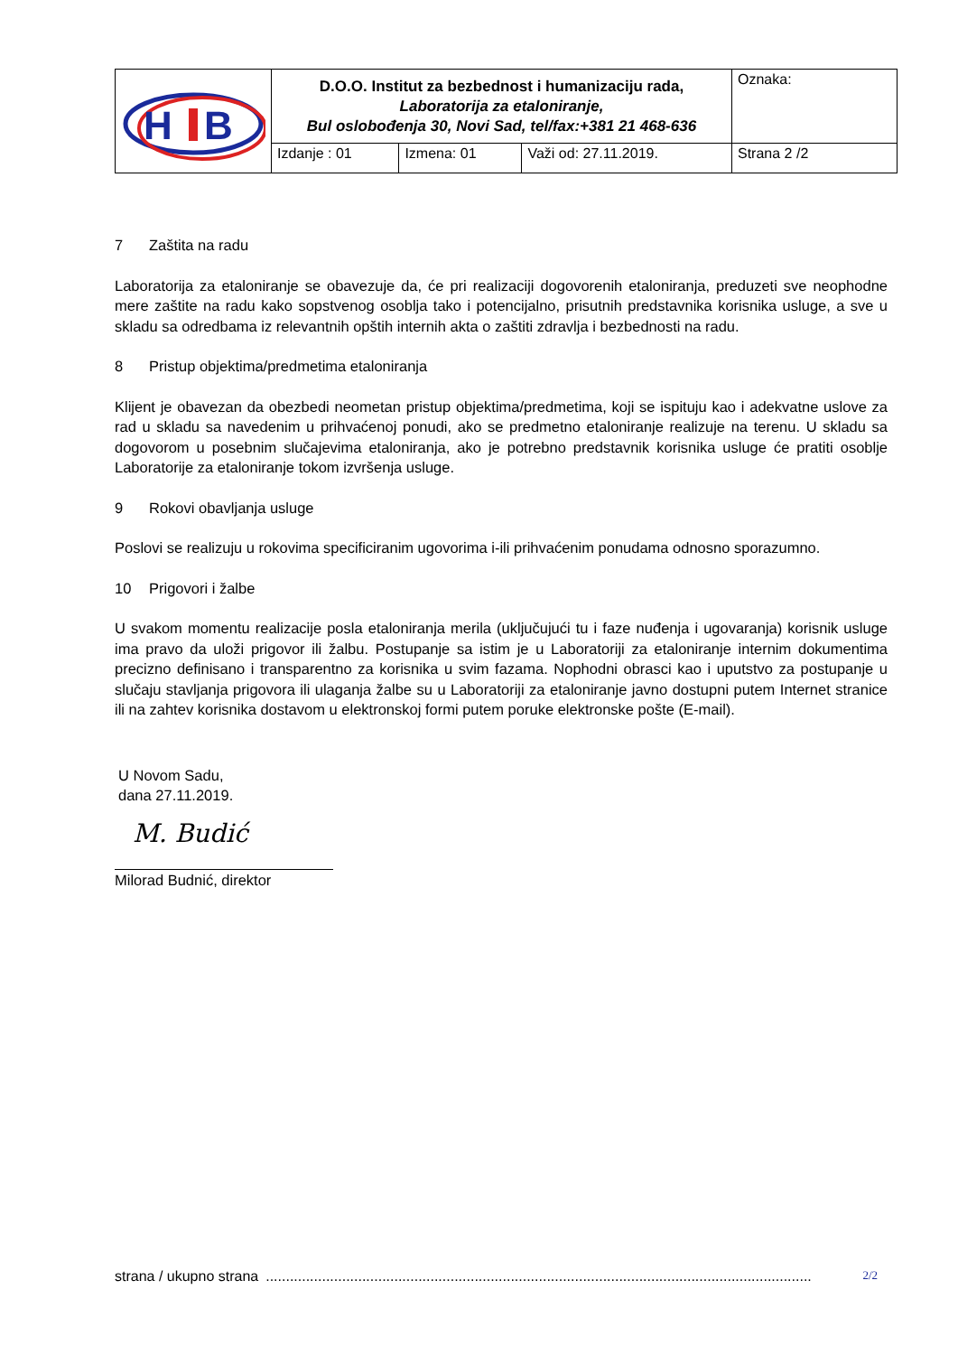| H B | D.O.O. Institut za bezbednost i humanizaciju rada, Laboratorija za etaloniranje, Bul oslobođenja 30, Novi Sad, tel/fax:+381 21 468-636 | | | Oznaka: |
| | Izdanje : 01 | Izmena: 01 | Važi od: 27.11.2019. | Strana 2 /2 |
7 Zaštita na radu
Laboratorija za etaloniranje se obavezuje da, će pri realizaciji dogovorenih etaloniranja, preduzeti sve neophodne mere zaštite na radu kako sopstvenog osoblja tako i potencijalno, prisutnih predstavnika korisnika usluge, a sve u skladu sa odredbama iz relevantnih opštih internih akta o zaštiti zdravlja i bezbednosti na radu.
8 Pristup objektima/predmetima etaloniranja
Klijent je obavezan da obezbedi neometan pristup objektima/predmetima, koji se ispituju kao i adekvatne uslove za rad u skladu sa navedenim u prihvaćenoj ponudi, ako se predmetno etaloniranje realizuje na terenu. U skladu sa dogovorom u posebnim slučajevima etaloniranja, ako je potrebno predstavnik korisnika usluge će pratiti osoblje Laboratorije za etaloniranje tokom izvršenja usluge.
9 Rokovi obavljanja usluge
Poslovi se realizuju u rokovima specificiranim ugovorima i-ili prihvaćenim ponudama odnosno sporazumno.
10 Prigovori i žalbe
U svakom momentu realizacije posla etaloniranja merila (uključujući tu i faze nuđenja i ugovaranja) korisnik usluge ima pravo da uloži prigovor ili žalbu. Postupanje sa istim je u Laboratoriji za etaloniranje internim dokumentima precizno definisano i transparentno za korisnika u svim fazama. Nophodni obrasci kao i uputstvo za postupanje u slučaju stavljanja prigovora ili ulaganja žalbe su u Laboratoriji za etaloniranje javno dostupni putem Internet stranice ili na zahtev korisnika dostavom u elektronskoj formi putem poruke elektronske pošte (E-mail).
U Novom Sadu,
dana 27.11.2019.
M. Budić
Milorad Budnić, direktor
strana / ukupno strana........................................................................................................................................ 2/2